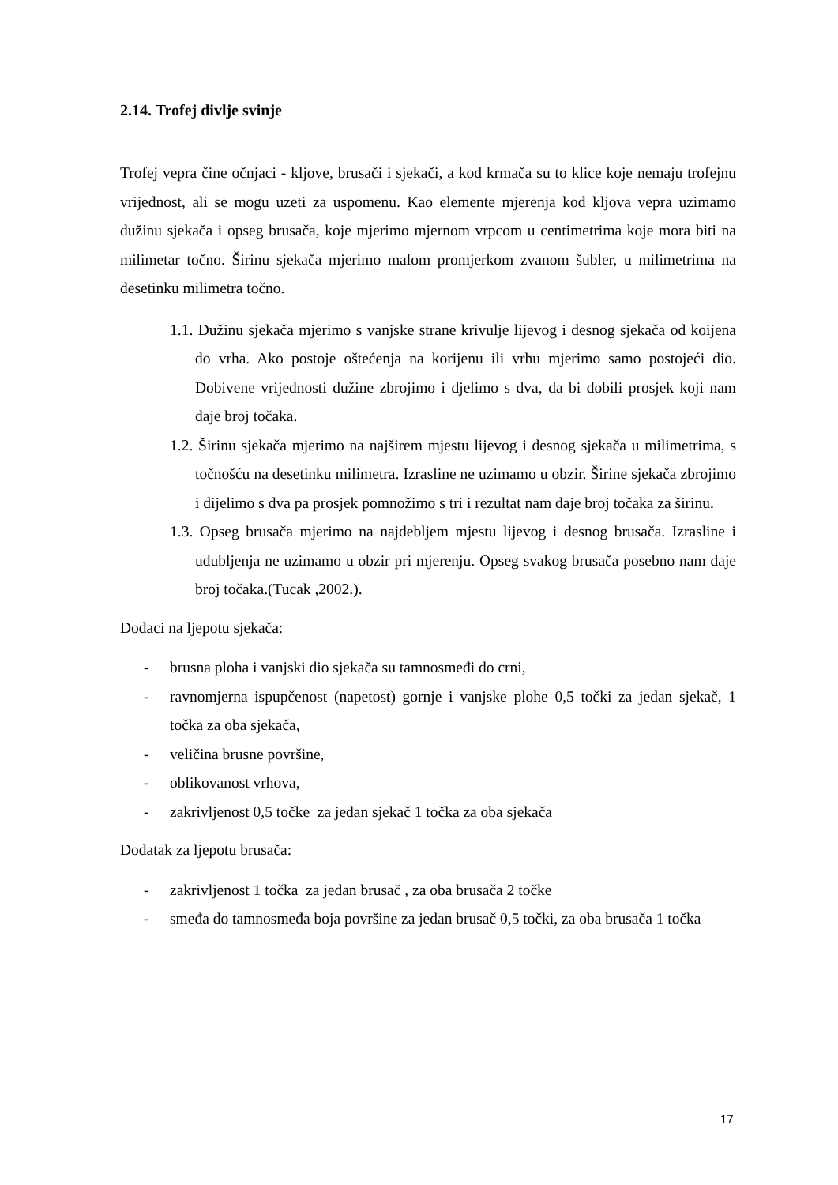2.14. Trofej divlje svinje
Trofej vepra čine očnjaci - kljove, brusači i sjekači, a kod krmača su to klice koje nemaju trofejnu vrijednost, ali se mogu uzeti za uspomenu. Kao elemente mjerenja kod kljova vepra uzimamo dužinu sjekača i opseg brusača, koje mjerimo mjernom vrpcom u centimetrima koje mora biti na milimetar točno. Širinu sjekača mjerimo malom promjerkom zvanom šubler, u milimetrima na desetinku milimetra točno.
1.1. Dužinu sjekača mjerimo s vanjske strane krivulje lijevog i desnog sjekača od koijena do vrha. Ako postoje oštećenja na korijenu ili vrhu mjerimo samo postojeći dio. Dobivene vrijednosti dužine zbrojimo i djelimo s dva, da bi dobili prosjek koji nam daje broj točaka.
1.2. Širinu sjekača mjerimo na najširem mjestu lijevog i desnog sjekača u milimetrima, s točnošću na desetinku milimetra. Izrasline ne uzimamo u obzir. Širine sjekača zbrojimo i dijelimo s dva pa prosjek pomnožimo s tri i rezultat nam daje broj točaka za širinu.
1.3. Opseg brusača mjerimo na najdebljem mjestu lijevog i desnog brusača. Izrasline i udubljenja ne uzimamo u obzir pri mjerenju. Opseg svakog brusača posebno nam daje broj točaka.(Tucak ,2002.).
Dodaci na ljepotu sjekača:
- brusna ploha i vanjski dio sjekača su tamnosmeđi do crni,
- ravnomjerna ispupčenost (napetost) gornje i vanjske plohe 0,5 točki za jedan sjekač, 1 točka za oba sjekača,
- veličina brusne površine,
- oblikovanost vrhova,
- zakrivljenost 0,5 točke za jedan sjekač 1 točka za oba sjekača
Dodatak za ljepotu brusača:
- zakrivljenost 1 točka za jedan brusač , za oba brusača 2 točke
- smeđa do tamnosmeđa boja površine za jedan brusač 0,5 točki, za oba brusača 1 točka
17